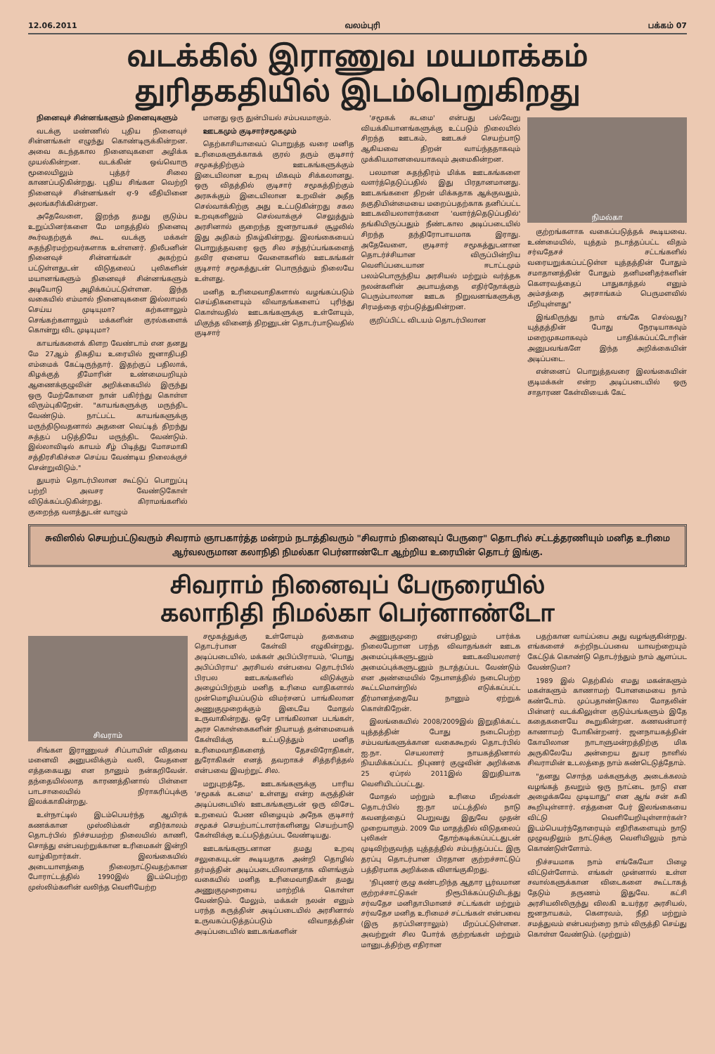12.06.2011 வலம்புரி பக்கம் 07
வடக்கில் இராணுவ மயமாக்கம்
துரிதகதியில் இடம்பெறுகிறது
நினைவுச் சின்னங்களும் நினைவுகளும்
வடக்கு மண்ணில் புதிய நினைவுச் சின்னங்கள் எழுந்து கொண்டிருக்கின்றன. அவை கடந்தகால நினைவுகளை அழிக்க முயல்கின்றன. வடக்கின் ஒவ்வொரு மூலையிலும் புத்தர் சிலை காணப்படுகின்றது. புதிய சிங்கள வெற்றி நினைவுச் சின்னங்கள் ஏ-9 வீதியினை அலங்கரிக்கின்றன.
அதேவேளை, இறந்த தமது குடும்ப உறுப்பினர்களை மே மாதத்தில் நினைவு கூர்வதற்குக் கூட வடக்கு மக்கள் சுதந்திரமற்றவர்களாக உள்ளனர். திலீபனின் நினைவுச் சின்னங்கள் அகற்றப் பட்டுள்ளதுடன் விடுதலைப் புலிகளின் மயானங்களும் நினைவுச் சின்னங்களும் அடியோடு அழிக்கப்பட்டுள்ளன. இந்த வகையில் எம்மால் நினைவுகளை இல்லாமல் செய்ய முடியுமா? கற்களாலும் செங்கற்களாலும் மக்களின் குரல்களைக் கொன்று விட முடியுமா?
காயங்களைக் கிளற வேண்டாம் என தனது மே 27ஆம் திகதிய உரையில் ஜனாதிபதி எம்மைக் கேட்டிருந்தார். இதற்குப் பதிலாக், கிழக்குத் தீமோரின் உண்மையறியும் ஆணைக்குழுவின் அறிக்கையில் இருந்து ஒரு மேற்கோளை நான் பகிர்ந்து கொள்ள விரும்புகிறேன். "காயங்களுக்கு மருந்திட வேண்டும். நாட்பட்ட காயங்களுக்கு மருந்திடுவதனால் அதனை வெட்டித் திறந்து சுத்தப் படுத்தியே மருந்திட வேண்டும். இல்லாவிடில் காயம் சீழ் பிடித்து மோசமாகி சத்திரசிகிச்சை செய்ய வேண்டிய நிலைக்குச் சென்றுவிடும்."
துயரம் தொடர்பிலான கூட்டுப் பொறுப்பு பற்றி அவசர வேண்டுகோள் விடுக்கப்படுகின்றது. கிராமங்களில் குறைந்த வளத்துடன் வாழும்
மானது ஒரு துன்பியல் சம்பவமாகும்.
ஊடகமும் குடிசார்சமூகமும்
தெற்காசியாவைப் பொறுத்த வரை மனித உரிமைகளுக்காகக் குரல் தரும் குடிசார் சமூகத்திற்கும் ஊடகங்களுக்கும் இடையிலான உறவு மிகவும் சிக்கலானது. ஒரு விதத்தில் குடிசார் சமூகத்திற்கும் அரசுக்கும் இடையிலான உறவின் அதீத செல்வாக்கிற்கு அது உட்படுகின்றது சகல உறவுகளிலும் செல்வாக்குச் செலுத்தும் அரசினால் குறைந்த ஜனநாயகச் சூழலில் இது அதிகம் நிகழ்கின்றது. இலங்கையைப் பொறுத்தவரை ஒரு சில சந்தர்ப்பங்களைத் தவிர ஏனைய வேளைகளில் ஊடகங்கள் குடிசார் சமூகத்துடன் பொருந்தும் நிலையே உள்ளது.
மனித உரிமைவாதிகளால் வழங்கப்படும் செய்திகளையும் விவாதங்களைப் புரிந்து கொள்வதில் ஊடகங்களுக்கு உள்ளேயும், மிகுந்த வினைத் திறனுடன் தொடர்பாடுவதில் குடிசார்
'சமூகக் கடமை' என்பது பல்வேறு வியக்கியானங்களுக்கு உட்படும் நிலையில் சிறந்த ஊடகம், ஊடகச் செயற்பாடு ஆகியவை திறன் வாய்ந்ததாகவும் முக்கியமானவையாகவும் அமைகின்றன.
பலமான சுதந்திரம் மிக்க ஊடகங்களை வளர்த்தெடுப்பதில் இது பிரதானமானது. ஊடகங்களை திறன் மிக்கதாக ஆக்குவதும், தகுதியின்மையை மறைப்பதற்காக தனிப்பட்ட ஊடகவியலாளர்களை 'வளர்த்தெடுப்பதில்' தங்கியிருப்பதும் நீண்டகால அடிப்படையில் சிறந்த தந்திரோபாயமாக இராது. அதேவேளை, குடிசார் சமூகத்துடனான தொடர்ச்சியான விருப்பின்றிய வெளிப்படையான ஈடாட்டமும் பலம்பொருந்திய அரசியல் மற்றும் வர்த்தக நலன்களின் அபாயத்தை எதிர்நோக்கும் பெரும்பாலான ஊடக நிறுவனங்களுக்கு சிரமத்தை ஏற்படுத்துகின்றன.
குறிப்பிட்ட விடயம் தொடர்பிலான
நிமல்கா
குற்றங்களாக வகைப்படுத்தக் கூடியவை. உண்மையில், யுத்தம் நடாத்தப்பட்ட விதம் சர்வதேசச் சட்டங்களில் வரையறுக்கப்பட்டுள்ள யுத்தத்தின் போதும் சமாதானத்தின் போதும் தனிமனிதர்களின் கௌரவத்தைப் பாதுகாத்தல் எனும் அம்சத்தை அரசாங்கம் பெருமளவில் மீறியுள்ளது"
இங்கிருந்து நாம் எங்கே செல்வது? யுத்தத்தின் போது நேரடியாகவும் மறைமுகமாகவும் பாதிக்கப்பட்டோரின் அனுபவங்களே இந்த அறிக்கையின் அடிப்படை.
என்னைப் பொறுத்தவரை இலங்கையின் குடிமக்கள் என்ற அடிப்படையில் ஒரு சாதாரண கேள்வியைக் கேட்
சுவிஸில் செயற்பட்டுவரும் சிவராம் ஞாபகார்த்த மன்றம் நடாத்திவரும் "சிவராம் நினைவுப் பேருரை" தொடரில் சட்டத்தரணியும் மனித உரிமை ஆர்வலருமான கலாநிதி நிமல்கா பெர்னாண்டோ ஆற்றிய உரையின் தொடர் இங்கு.
சிவராம் நினைவுப் பேருரையில்
கலாநிதி நிமல்கா பெர்னாண்டோ
சிவராம்
சிங்கள இராணுவச் சிப்பாயின் விதவை மனைவி அனுபவிக்கும் வலி, வேதனை எத்தகையது என நானும் நன்கறிவேன். தந்தையில்லாத காரணத்தினால் பிள்ளை பாடசாலையில் நிராகரிப்புக்கு இலக்காகின்றது.
உள்நாட்டில் இடம்பெயர்ந்த ஆயிரக் கணக்கான முஸ்லிம்கள் எதிர்காலம் தொடர்பில் நிச்சயமற்ற நிலையில் காணி, சொத்து என்பவற்றுக்கான உரிமைகள் இன்றி வாழ்கிறார்கள். இலங்கையில் அடையாளத்தை நிலைநாட்டுவதற்கான போராட்டத்தில் 1990இல் இடம்பெற்ற முஸ்லிம்களின் வலிந்த வெளியேற்ற
சமூகத்துக்கு உள்ளேயும் தகைமை தொடர்பான கேள்வி எழுகின்றது, அடிப்படையில், மக்கள் அபிப்பிராயம், 'பொது அபிப்பிராய' அரசியல் என்பவை தொடர்பில் பிரபல ஊடகங்களில் விடுக்கும் அழைப்பிற்கும் மனித உரிமை வாதிகளால் முன்மொழியப்படும் விமர்சனப் பாங்கிலான அணுகுமுறைக்கும் இடையே மோதல் உருவாகின்றது. ஒரே பாங்கிலான படங்கள், அரச கொள்கைகளின் நியாயத் தன்மையைக் கேள்விக்கு உட்படுத்தும் மனித உரிமைவாதிகளைத் தேசவிரோதிகள், துரோகிகள் எனத் தவறாகச் சித்தரித்தல் என்பவை இவற்றுட் சில.
மறுபுறத்தே, ஊடகங்களுக்கு பாரிய 'சமூகக் கடமை' உள்ளது என்ற கருத்தின் அடிப்படையில் ஊடகங்களுடன் ஒரு விசேட உறவைப் பேண விழையும் அநேக குடிசார் சமூகச் செயற்பாட்டாளர்களினது செயற்பாடு கேள்விக்கு உட்படுத்தப்பட வேண்டியது.
ஊடகங்களுடனான தமது உறவு சலுகையுடன் கூடியதாக அன்றி தொழில் தர்மத்தின் அடிப்படையிலானதாக விளங்கும் வகையில் மனித உரிமைவாதிகள் தமது அணுகுமுறையை மாற்றிக் கொள்ள வேண்டும். மேலும், மக்கள் நலன் எனும் பரந்த கருத்தின் அடிப்படையில் அரசினால் உருவகப்படுத்தப்படும் விவாதத்தின் அடிப்படையில் ஊடகங்களின்
அணுகுமுறை என்பதிலும் பார்க்க நிலைபேறான பரந்த விவாதங்கள் ஊடக அமைப்புக்களுடனும் ஊடகவியலாளர் அமைப்புக்களுடனும் நடாத்தப்பட வேண்டும் என அண்மையில் நேபாளத்தில் நடைபெற்ற கூட்டமொன்றில் எடுக்கப்பட்ட தீர்மானத்தையே நானும் ஏற்றுக் கொள்கிறேன்.
இலங்கையில் 2008/2009இல் இறுதிக்கட்ட யுத்தத்தின் போது நடைபெற்ற சம்பவங்களுக்கான வகைகூறல் தொடர்பில் ஐ.நா. செயலாளர் நாயகத்தினால் நியமிக்கப்பட்ட நிபுணர் குழுவின் அறிக்கை 25 ஏப்ரல் 2011இல் இறுதியாக வெளியிடப்பட்டது.
மோதல் மற்றும் உரிமை மீறல்கள் தொடர்பில் ஐ.நா மட்டத்தில் நாடு கவனத்தைப் பெறுவது இதுவே முதன் முறையாகும். 2009 மே மாதத்தில் விடுதலைப் புலிகள் தோற்கடிக்கப்பட்டதுடன் முடிவிற்குவந்த யுத்தத்தில் சம்பந்தப்பட்ட இரு தரப்பு தொடர்பான பிரதான குற்றச்சாட்டுப் பத்திரமாக அறிக்கை விளங்குகிறது.
'நிபுணர் குழு கண்டறிந்த ஆதார பூர்வமான குற்றச்சாட்டுகள் நிரூபிக்கப்படுமிடத்து சர்வதேச மனிதாபிமானச் சட்டங்கள் மற்றும் சர்வதேச மனித உரிமைச் சட்டங்கள் என்பவை (இரு தரப்பினராலும்) மீறப்பட்டுள்ளன. அவற்றுள் சில போர்க் குற்றங்கள் மற்றும் மானுடத்திற்கு எதிரான
பதற்கான வாய்ப்பை அது வழங்குகின்றது. எங்களைச் சுற்றிநடப்பவை யாவற்றையும் கேட்டுக் கொண்டு தொடர்ந்தும் நாம் ஆளப்பட வேண்டுமா?
1989 இல் தெற்கில் எமது மகன்களும் மகள்களும் காணாமற் போனமையை நாம் கண்டோம். முப்பதாண்டுகால மோதலின் பின்னர் வடக்கிலுள்ள குடும்பங்களும் இதே கதைகளையே கூறுகின்றன. கணவன்மார் காணாமற் போகின்றனர். ஜனநாயகத்தின் கோயிலான நாடாளுமன்றத்திற்கு மிக அருகிலேயே அன்றைய துயர நாளில் சிவராமின் உடலத்தை நாம் கண்டெடுத்தோம்.
"தனது சொந்த மக்களுக்கு அடைக்கலம் வழங்கத் தவறும் ஒரு நாட்டை நாடு என அழைக்கவே முடியாது" என ஆங் சன் சுகி கூறியுள்ளார். எத்தனை பேர் இலங்கையை விட்டு வெளியேறியுள்ளார்கள்? இடம்பெயர்ந்தோரையும் எதிரிகளையும் நாடு முழுவதிலும் நாட்டுக்கு வெளியிலும் நாம் கொண்டுள்ளோம்.
நிச்சயமாக நாம் எங்கேயோ பிழை விட்டுள்ளோம். எங்கள் முன்னால் உள்ள சவால்களுக்கான விடைகளை கூட்டாகத் தேடும் தருணம் இதுவே. கட்சி அரசியலிலிருந்து விலகி உயர்தர அரசியல், ஜனநாயகம், கௌரவம், நீதி மற்றும் சமத்துவம் என்பவற்றை நாம் விருத்தி செய்து கொள்ள வேண்டும். (முற்றும்)